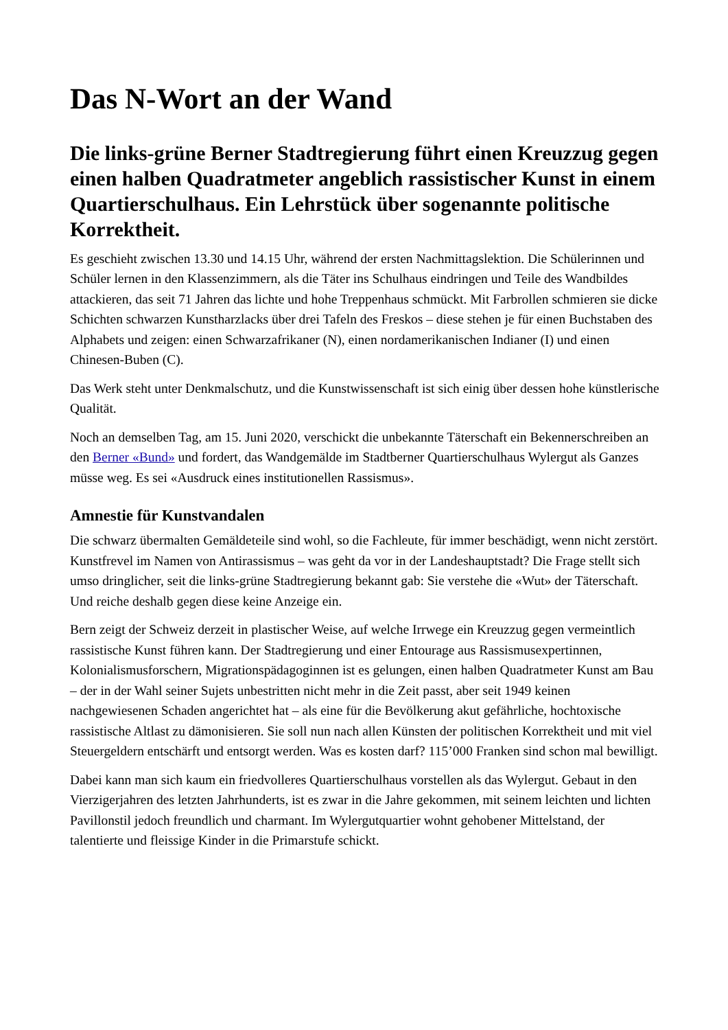Das N-Wort an der Wand
Die links-grüne Berner Stadtregierung führt einen Kreuzzug gegen einen halben Quadratmeter angeblich rassistischer Kunst in einem Quartierschulhaus. Ein Lehrstück über sogenannte politische Korrektheit.
Es geschieht zwischen 13.30 und 14.15 Uhr, während der ersten Nachmittagslektion. Die Schülerinnen und Schüler lernen in den Klassenzimmern, als die Täter ins Schulhaus eindringen und Teile des Wandbildes attackieren, das seit 71 Jahren das lichte und hohe Treppenhaus schmückt. Mit Farbrollen schmieren sie dicke Schichten schwarzen Kunstharzlacks über drei Tafeln des Freskos – diese stehen je für einen Buchstaben des Alphabets und zeigen: einen Schwarzafrikaner (N), einen nordamerikanischen Indianer (I) und einen Chinesen-Buben (C).
Das Werk steht unter Denkmalschutz, und die Kunstwissenschaft ist sich einig über dessen hohe künstlerische Qualität.
Noch an demselben Tag, am 15. Juni 2020, verschickt die unbekannte Täterschaft ein Bekennerschreiben an den Berner «Bund» und fordert, das Wandgemälde im Stadtberner Quartierschulhaus Wylergut als Ganzes müsse weg. Es sei «Ausdruck eines institutionellen Rassismus».
Amnestie für Kunstvandalen
Die schwarz übermalten Gemäldeteile sind wohl, so die Fachleute, für immer beschädigt, wenn nicht zerstört. Kunstfrevel im Namen von Antirassismus – was geht da vor in der Landeshauptstadt? Die Frage stellt sich umso dringlicher, seit die links-grüne Stadtregierung bekannt gab: Sie verstehe die «Wut» der Täterschaft. Und reiche deshalb gegen diese keine Anzeige ein.
Bern zeigt der Schweiz derzeit in plastischer Weise, auf welche Irrwege ein Kreuzzug gegen vermeintlich rassistische Kunst führen kann. Der Stadtregierung und einer Entourage aus Rassismusexpertinnen, Kolonialismusforschern, Migrationspädagoginnen ist es gelungen, einen halben Quadratmeter Kunst am Bau – der in der Wahl seiner Sujets unbestritten nicht mehr in die Zeit passt, aber seit 1949 keinen nachgewiesenen Schaden angerichtet hat – als eine für die Bevölkerung akut gefährliche, hochtoxische rassistische Altlast zu dämonisieren. Sie soll nun nach allen Künsten der politischen Korrektheit und mit viel Steuergeldern entschärft und entsorgt werden. Was es kosten darf? 115’000 Franken sind schon mal bewilligt.
Dabei kann man sich kaum ein friedvolleres Quartierschulhaus vorstellen als das Wylergut. Gebaut in den Vierzigerjahren des letzten Jahrhunderts, ist es zwar in die Jahre gekommen, mit seinem leichten und lichten Pavillonstil jedoch freundlich und charmant. Im Wylergutquartier wohnt gehobener Mittelstand, der talentierte und fleissige Kinder in die Primarstufe schickt.